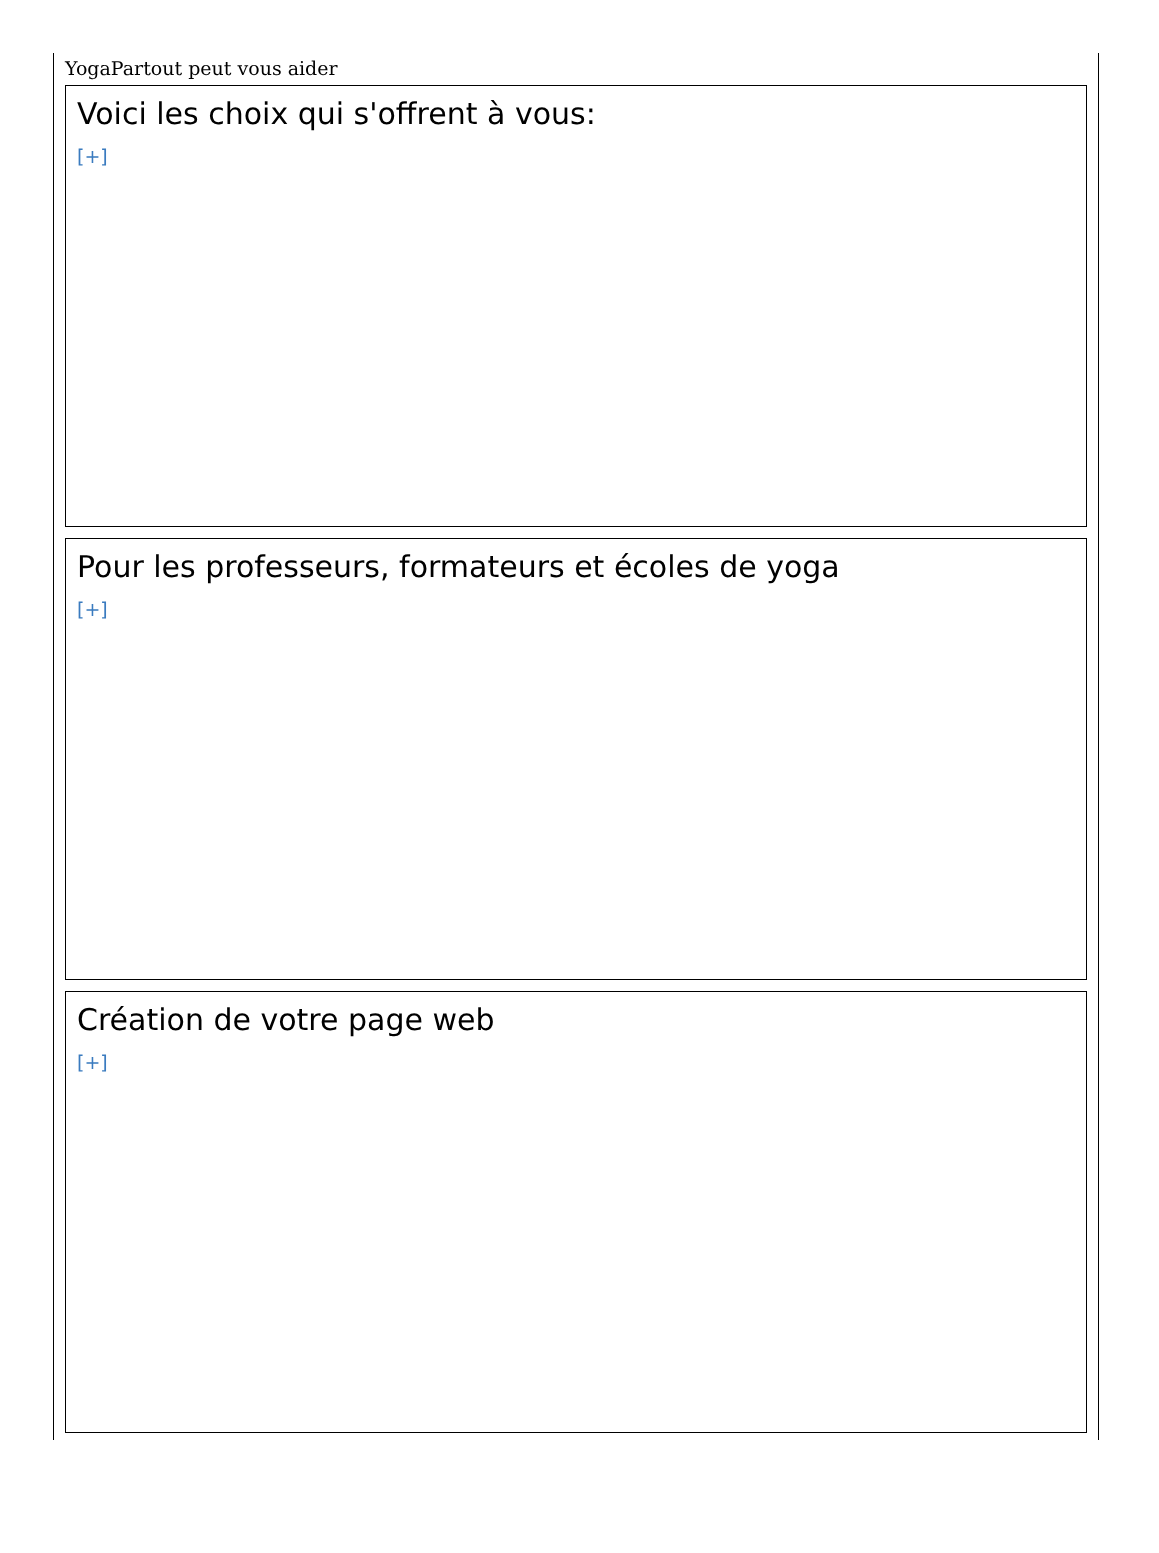YogaPartout peut vous aider
Voici les choix qui s'offrent à vous:
[+]
Pour les professeurs, formateurs et écoles de yoga
[+]
Création de votre page web
[+]